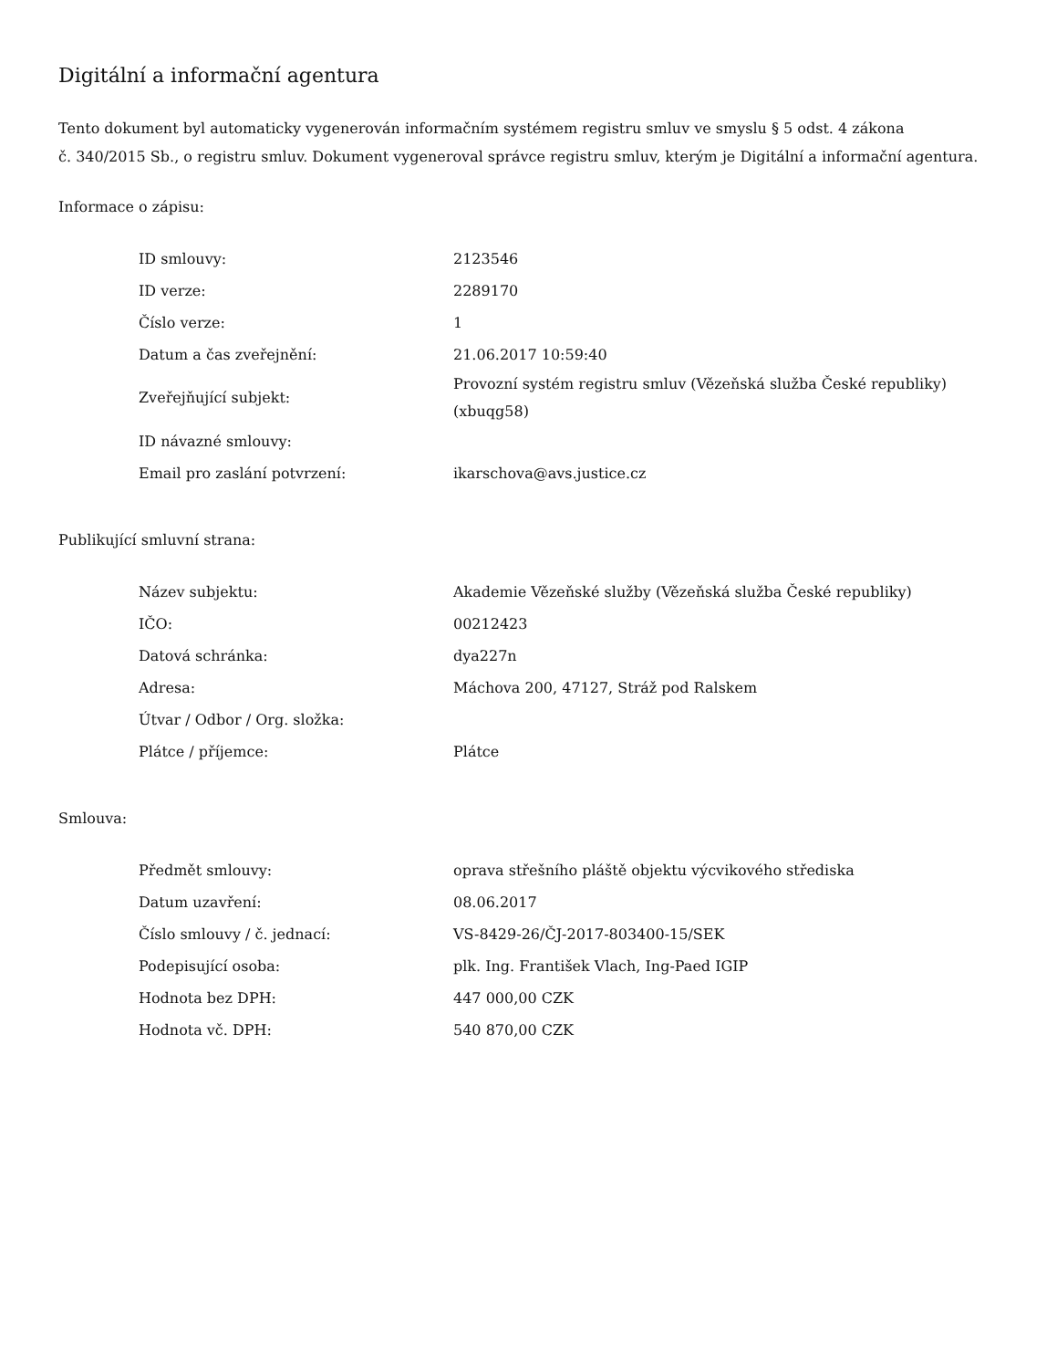Digitální a informační agentura
Tento dokument byl automaticky vygenerován informačním systémem registru smluv ve smyslu § 5 odst. 4 zákona
č. 340/2015 Sb., o registru smluv. Dokument vygeneroval správce registru smluv, kterým je Digitální a informační agentura.
Informace o zápisu:
| ID smlouvy: | 2123546 |
| ID verze: | 2289170 |
| Číslo verze: | 1 |
| Datum a čas zveřejnění: | 21.06.2017 10:59:40 |
| Zveřejňující subjekt: | Provozní systém registru smluv (Vězeňská služba České republiky) (xbuqg58) |
| ID návazné smlouvy: | |
| Email pro zaslání potvrzení: | ikarschova@avs.justice.cz |
Publikující smluvní strana:
| Název subjektu: | Akademie Vězeňské služby (Vězeňská služba České republiky) |
| IČO: | 00212423 |
| Datová schránka: | dya227n |
| Adresa: | Máchova 200, 47127, Stráž pod Ralskem |
| Útvar / Odbor / Org. složka: | |
| Plátce / příjemce: | Plátce |
Smlouva:
| Předmět smlouvy: | oprava střešního pláště objektu výcvikového střediska |
| Datum uzavření: | 08.06.2017 |
| Číslo smlouvy / č. jednací: | VS-8429-26/ČJ-2017-803400-15/SEK |
| Podepisující osoba: | plk. Ing. František Vlach, Ing-Paed IGIP |
| Hodnota bez DPH: | 447 000,00 CZK |
| Hodnota vč. DPH: | 540 870,00 CZK |